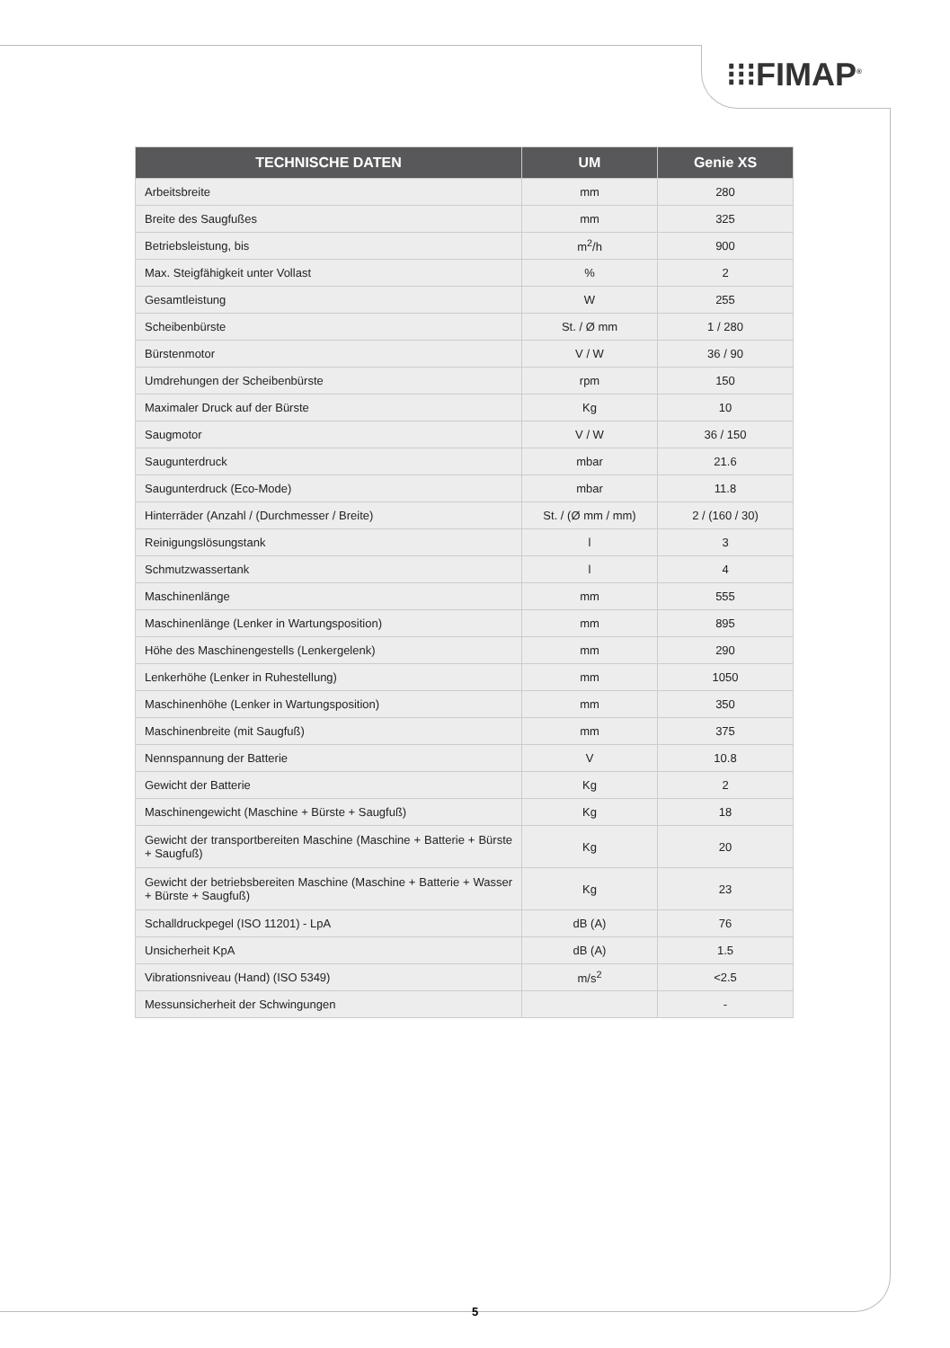⁝⁝⁝FIMAP<sup>®</sup>
| TECHNISCHE DATEN | UM | Genie XS |
| --- | --- | --- |
| Arbeitsbreite | mm | 280 |
| Breite des Saugfußes | mm | 325 |
| Betriebsleistung, bis | m<sup>2</sup>/h | 900 |
| Max. Steigfähigkeit unter Vollast | % | 2 |
| Gesamtleistung | W | 255 |
| Scheibenbürste | St. / Ø mm | 1 / 280 |
| Bürstenmotor | V / W | 36 / 90 |
| Umdrehungen der Scheibenbürste | rpm | 150 |
| Maximaler Druck auf der Bürste | Kg | 10 |
| Saugmotor | V / W | 36 / 150 |
| Saugunterdruck | mbar | 21.6 |
| Saugunterdruck (Eco-Mode) | mbar | 11.8 |
| Hinterräder (Anzahl / (Durchmesser / Breite) | St. / (Ø mm / mm) | 2 / (160 / 30) |
| Reinigungslösungstank | l | 3 |
| Schmutzwassertank | l | 4 |
| Maschinenlänge | mm | 555 |
| Maschinenlänge (Lenker in Wartungsposition) | mm | 895 |
| Höhe des Maschinengestells (Lenkergelenk) | mm | 290 |
| Lenkerhöhe (Lenker in Ruhestellung) | mm | 1050 |
| Maschinenhöhe (Lenker in Wartungsposition) | mm | 350 |
| Maschinenbreite (mit Saugfuß) | mm | 375 |
| Nennspannung der Batterie | V | 10.8 |
| Gewicht der Batterie | Kg | 2 |
| Maschinengewicht (Maschine + Bürste + Saugfuß) | Kg | 18 |
| Gewicht der transportbereiten Maschine (Maschine + Batterie + Bürste + Saugfuß) | Kg | 20 |
| Gewicht der betriebsbereiten Maschine (Maschine + Batterie + Wasser + Bürste + Saugfuß) | Kg | 23 |
| Schalldruckpegel (ISO 11201) - LpA | dB (A) | 76 |
| Unsicherheit KpA | dB (A) | 1.5 |
| Vibrationsniveau (Hand) (ISO 5349) | m/s<sup>2</sup> | <2.5 |
| Messunsicherheit der Schwingungen | | - |
5